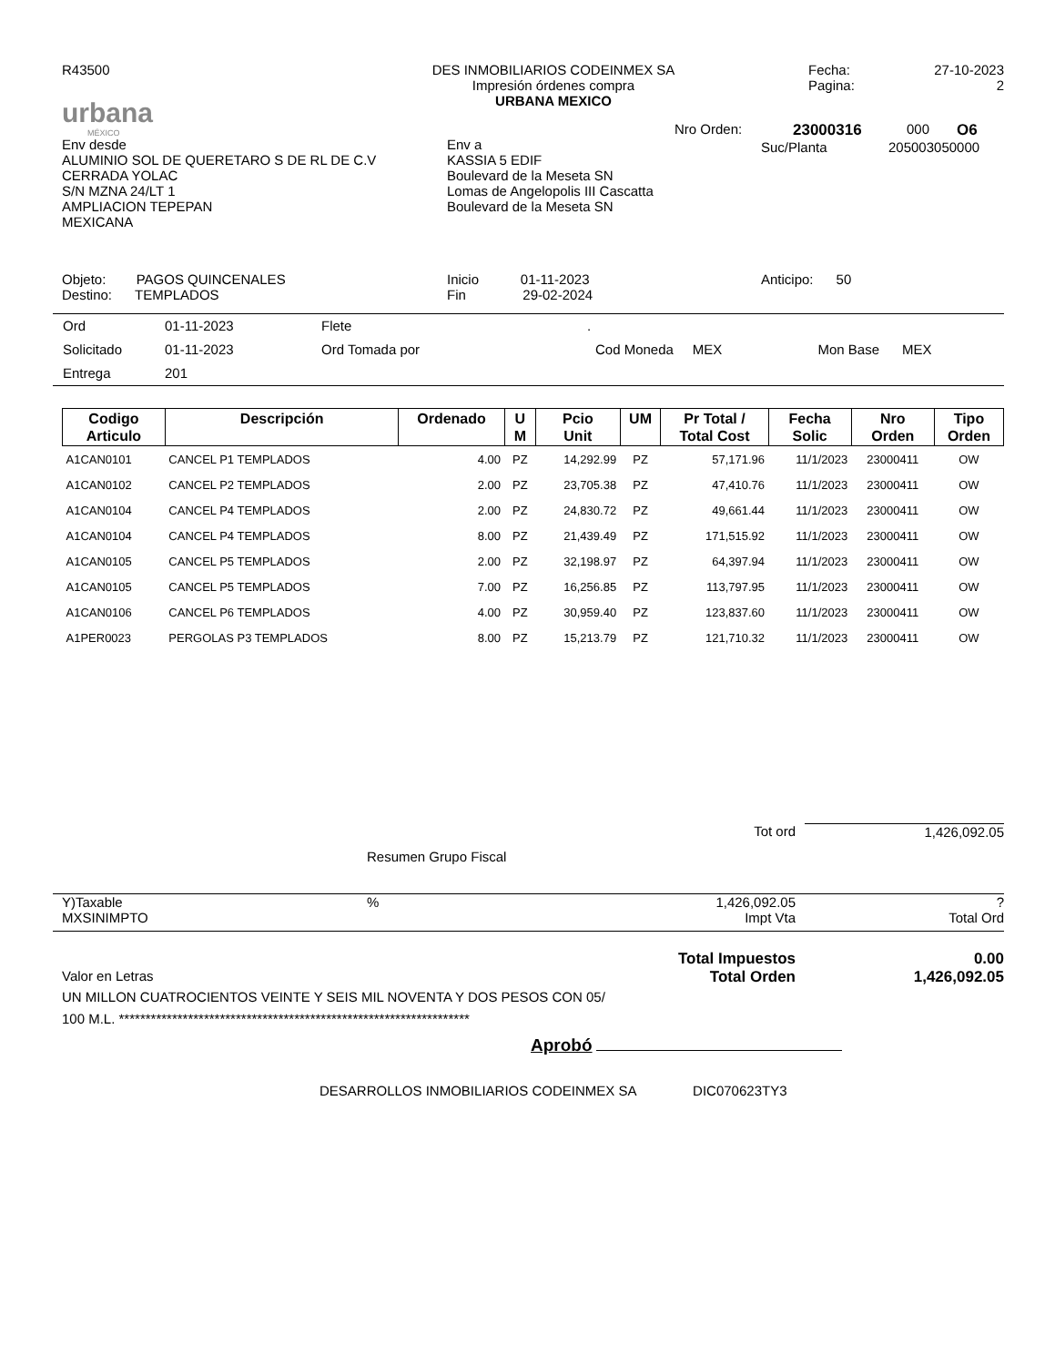R43500
urbana
MÉXICO
DES INMOBILIARIOS CODEINMEX SA
Impresión órdenes compra
URBANA MEXICO
Fecha:
Pagina:
27-10-2023
2
Env desde
ALUMINIO SOL DE QUERETARO S DE RL DE C.V
CERRADA YOLAC
S/N MZNA 24/LT 1
AMPLIACION TEPEPAN
MEXICANA
Env a
KASSIA 5 EDIF
Boulevard de la Meseta SN
Lomas de Angelopolis III Cascatta
Boulevard de la Meseta SN
Nro Orden: 23000316 000 O6
Suc/Planta 205003050000
Objeto: PAGOS QUINCENALES
Destino: TEMPLADOS
Inicio 01-11-2023
Fin 29-02-2024
Anticipo: 50
| Ord | 01-11-2023 | Flete | . | | | |
| Solicitado | 01-11-2023 | Ord Tomada por | | Cod Moneda MEX | Mon Base MEX | |
| Entrega | 201 | | | | | |
| Codigo Articulo | Descripción | Ordenado | U M | Pcio Unit | UM | Pr Total / Total Cost | Fecha Solic | Nro Orden | Tipo Orden |
| --- | --- | --- | --- | --- | --- | --- | --- | --- | --- |
| A1CAN0101 | CANCEL P1 TEMPLADOS | 4.00 | PZ | 14,292.99 | PZ | 57,171.96 | 11/1/2023 | 23000411 | OW |
| A1CAN0102 | CANCEL P2 TEMPLADOS | 2.00 | PZ | 23,705.38 | PZ | 47,410.76 | 11/1/2023 | 23000411 | OW |
| A1CAN0104 | CANCEL P4 TEMPLADOS | 2.00 | PZ | 24,830.72 | PZ | 49,661.44 | 11/1/2023 | 23000411 | OW |
| A1CAN0104 | CANCEL P4 TEMPLADOS | 8.00 | PZ | 21,439.49 | PZ | 171,515.92 | 11/1/2023 | 23000411 | OW |
| A1CAN0105 | CANCEL P5 TEMPLADOS | 2.00 | PZ | 32,198.97 | PZ | 64,397.94 | 11/1/2023 | 23000411 | OW |
| A1CAN0105 | CANCEL P5 TEMPLADOS | 7.00 | PZ | 16,256.85 | PZ | 113,797.95 | 11/1/2023 | 23000411 | OW |
| A1CAN0106 | CANCEL P6 TEMPLADOS | 4.00 | PZ | 30,959.40 | PZ | 123,837.60 | 11/1/2023 | 23000411 | OW |
| A1PER0023 | PERGOLAS P3 TEMPLADOS | 8.00 | PZ | 15,213.79 | PZ | 121,710.32 | 11/1/2023 | 23000411 | OW |
Tot ord 1,426,092.05
Resumen Grupo Fiscal
Y)Taxable
MXSINIMPTO
% 1,426,092.05
Impt Vta
?
Total Ord
Total Impuestos 0.00
Valor en Letras Total Orden 1,426,092.05
UN MILLON CUATROCIENTOS VEINTE Y SEIS MIL NOVENTA Y DOS PESOS CON 05/
100 M.L. ******************************************************************
Aprobó
DESARROLLOS INMOBILIARIOS CODEINMEX SA DIC070623TY3